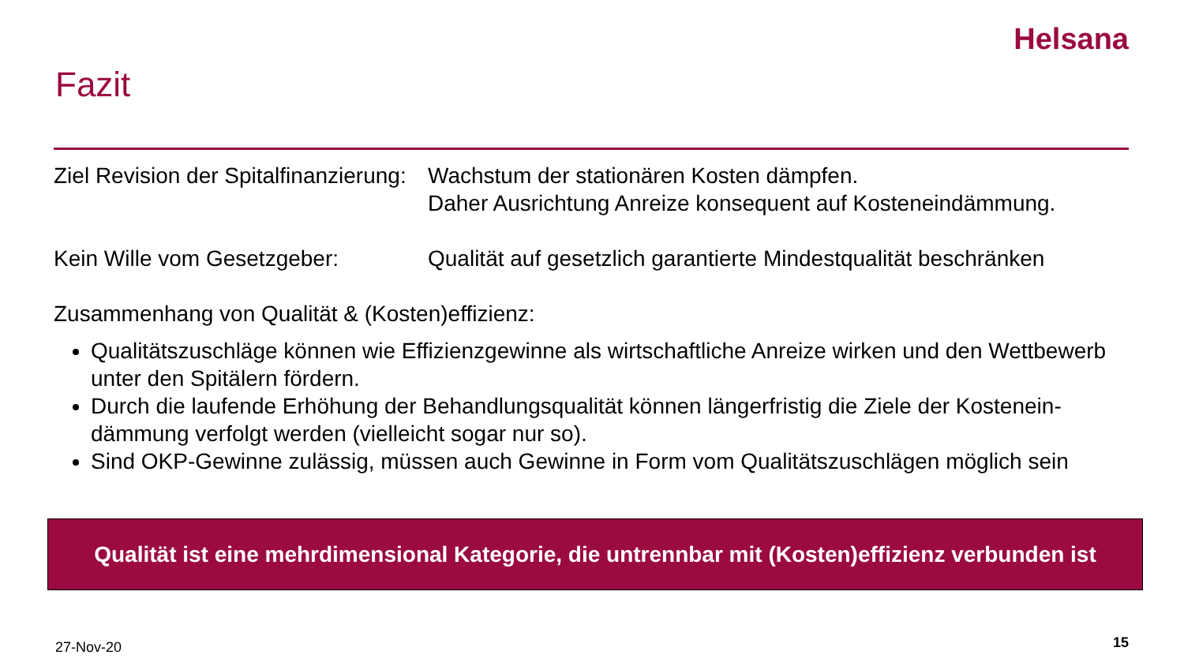Helsana
Fazit
Ziel Revision der Spitalfinanzierung:
Wachstum der stationären Kosten dämpfen.
Daher Ausrichtung Anreize konsequent auf Kosteneindämmung.
Kein Wille vom Gesetzgeber: Qualität auf gesetzlich garantierte Mindestqualität beschränken
Zusammenhang von Qualität & (Kosten)effizienz:
Qualitätszuschläge können wie Effizienzgewinne als wirtschaftliche Anreize wirken und den Wettbewerb unter den Spitälern fördern.
Durch die laufende Erhöhung der Behandlungsqualität können längerfristig die Ziele der Kostenein-dämmung verfolgt werden (vielleicht sogar nur so).
Sind OKP-Gewinne zulässig, müssen auch Gewinne in Form vom Qualitätszuschlägen möglich sein
Qualität ist eine mehrdimensional Kategorie, die untrennbar mit (Kosten)effizienz verbunden ist
27-Nov-20 15